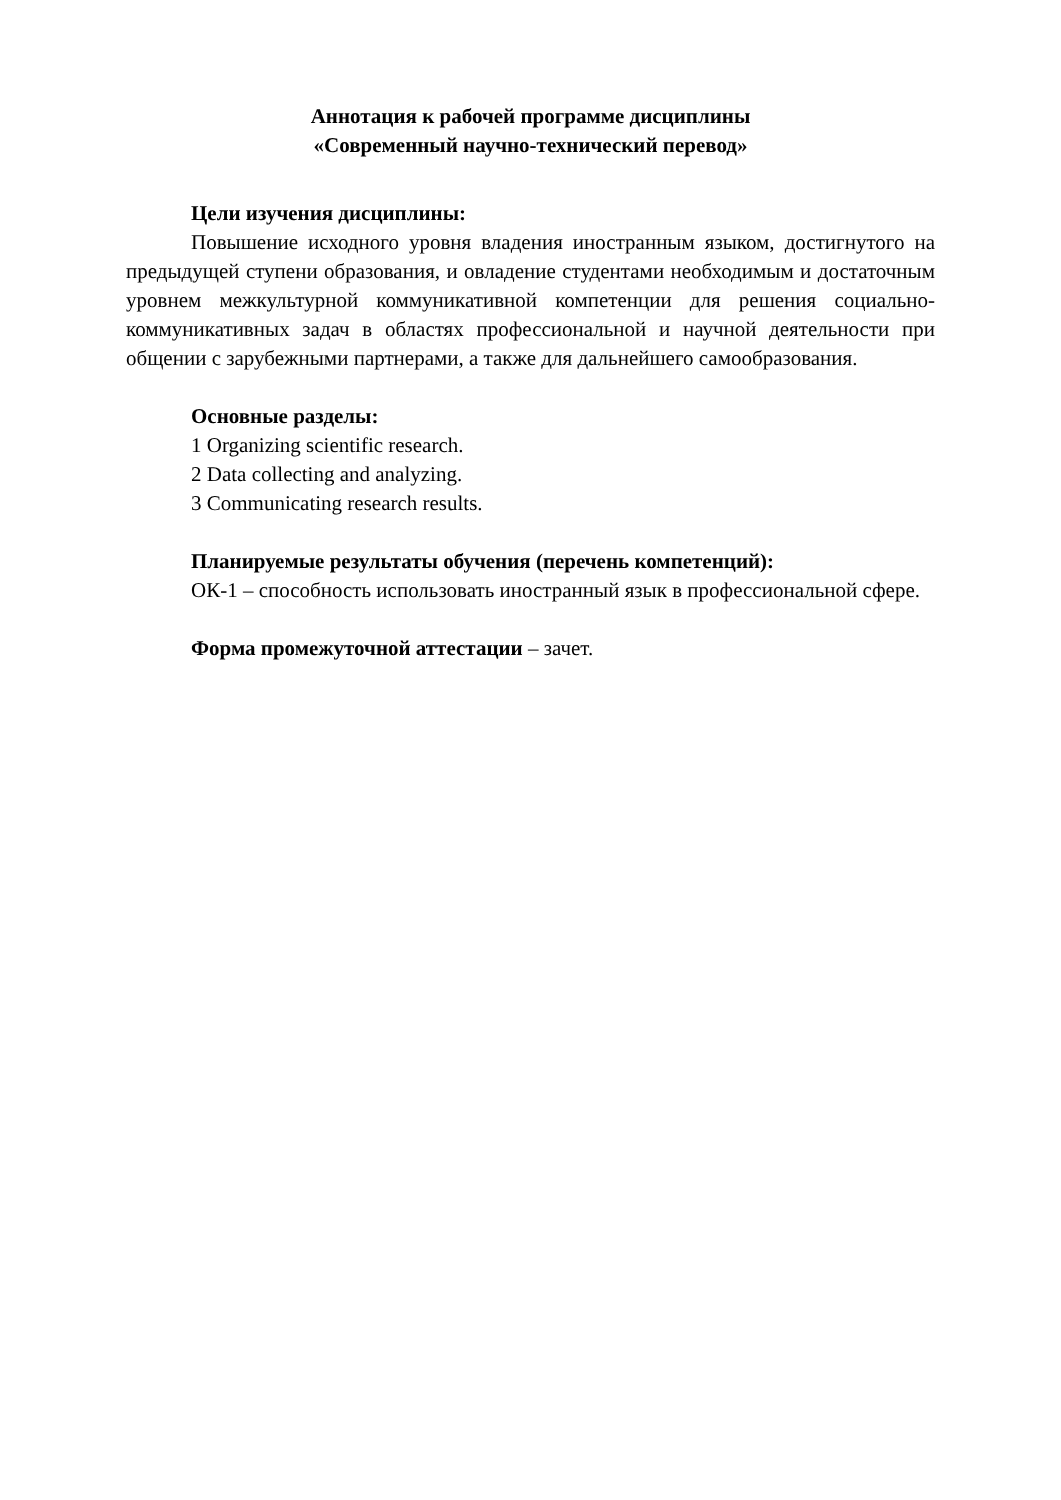Аннотация к рабочей программе дисциплины
«Современный научно-технический перевод»
Цели изучения дисциплины:
Повышение исходного уровня владения иностранным языком, достигнутого на предыдущей ступени образования, и овладение студентами необходимым и достаточным уровнем межкультурной коммуникативной компетенции для решения социально-коммуникативных задач в областях профессиональной и научной деятельности при общении с зарубежными партнерами, а также для дальнейшего самообразования.
Основные разделы:
1 Organizing scientific research.
2 Data collecting and analyzing.
3 Communicating research results.
Планируемые результаты обучения (перечень компетенций):
ОК-1 – способность использовать иностранный язык в профессиональной сфере.
Форма промежуточной аттестации – зачет.